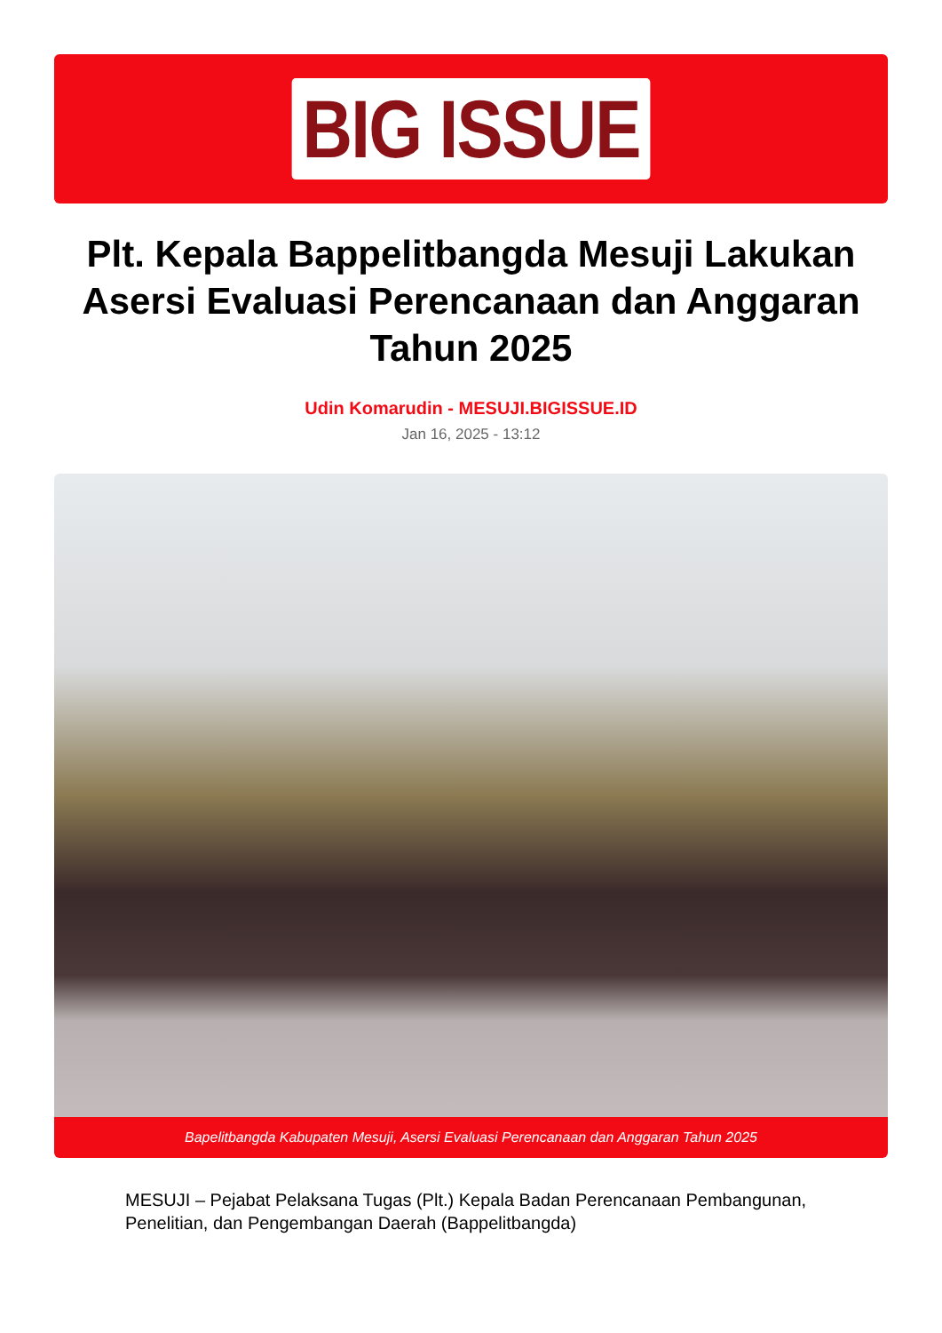BIG ISSUE
Plt. Kepala Bappelitbangda Mesuji Lakukan Asersi Evaluasi Perencanaan dan Anggaran Tahun 2025
Udin Komarudin - MESUJI.BIGISSUE.ID
Jan 16, 2025 - 13:12
Bapelitbangda Kabupaten Mesuji, Asersi Evaluasi Perencanaan dan Anggaran Tahun 2025
MESUJI – Pejabat Pelaksana Tugas (Plt.) Kepala Badan Perencanaan Pembangunan, Penelitian, dan Pengembangan Daerah (Bappelitbangda)